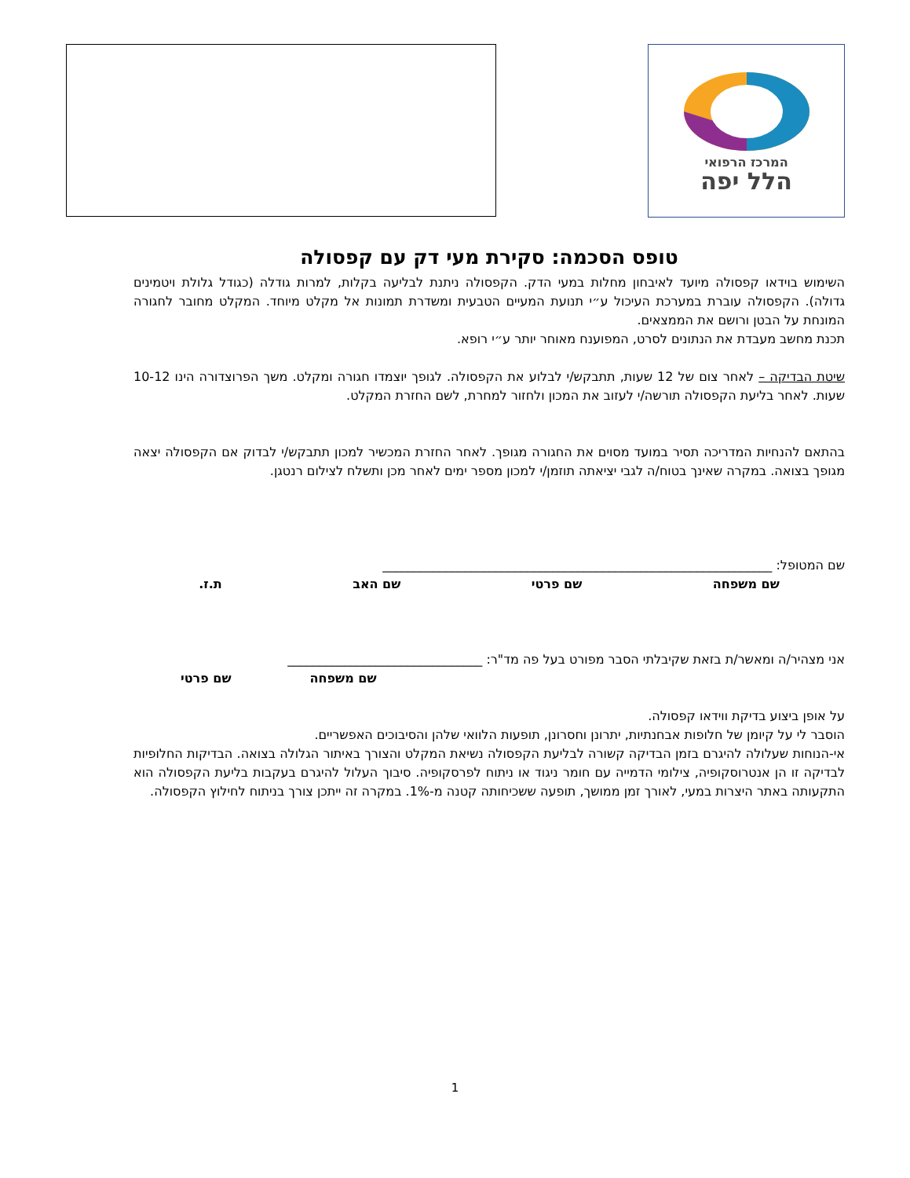המרכז הרפואי
הלל יפה
טופס הסכמה: סקירת מעי דק עם קפסולה
השימוש בוידאו קפסולה מיועד לאיבחון מחלות במעי הדק. הקפסולה ניתנת לבליעה בקלות, למרות גודלה (כגודל גלולת ויטמינים גדולה). הקפסולה עוברת במערכת העיכול ע״י תנועת המעיים הטבעית ומשדרת תמונות אל מקלט מיוחד. המקלט מחובר לחגורה המונחת על הבטן ורושם את הממצאים.
תכנת מחשב מעבדת את הנתונים לסרט, המפוענח מאוחר יותר ע״י רופא.
שיטת הבדיקה – לאחר צום של 12 שעות, תתבקש/י לבלוע את הקפסולה. לגופך יוצמדו חגורה ומקלט. משך הפרוצדורה הינו 10-12 שעות. לאחר בליעת הקפסולה תורשה/י לעזוב את המכון ולחזור למחרת, לשם החזרת המקלט.
בהתאם להנחיות המדריכה תסיר במועד מסוים את החגורה מגופך. לאחר החזרת המכשיר למכון תתבקש/י לבדוק אם הקפסולה יצאה מגופך בצואה. במקרה שאינך בטוח/ה לגבי יציאתה תוזמן/י למכון מספר ימים לאחר מכן ותשלח לצילום רנטגן.
שם המטופל: ______________________________________________________________
שם משפחה שם פרטי שם האב ת.ז.
אני מצהיר/ה ומאשר/ת בזאת שקיבלתי הסבר מפורט בעל פה מד"ר: _______________________________
שם משפחה שם פרטי
על אופן ביצוע בדיקת ווידאו קפסולה.
הוסבר לי על קיומן של חלופות אבחנתיות, יתרונן וחסרונן, תופעות הלוואי שלהן והסיבוכים האפשריים.
אי-הנוחות שעלולה להיגרם בזמן הבדיקה קשורה לבליעת הקפסולה נשיאת המקלט והצורך באיתור הגלולה בצואה. הבדיקות החלופיות לבדיקה זו הן אנטרוסקופיה, צילומי הדמייה עם חומר ניגוד או ניתוח לפרסקופיה. סיבוך העלול להיגרם בעקבות בליעת הקפסולה הוא התקעותה באתר היצרות במעי, לאורך זמן ממושך, תופעה ששכיחותה קטנה מ-1%. במקרה זה ייתכן צורך בניתוח לחילוץ הקפסולה.
1